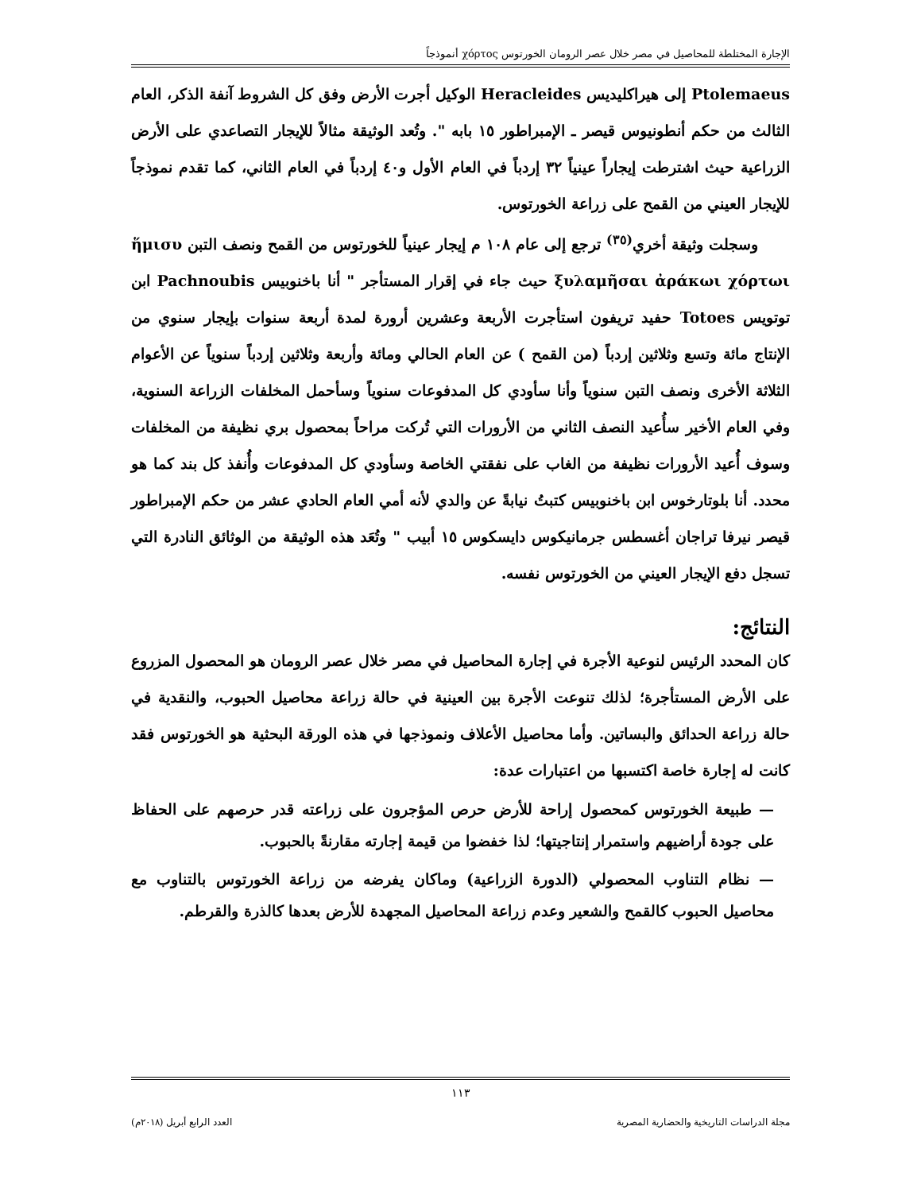الإجارة المختلطة للمحاصيل في مصر خلال عصر الرومان الخورتوس χόρτος أنموذجاً
Ptolemaeus إلى هيراكليديس Heracleides الوكيل أجرت الأرض وفق كل الشروط آنفة الذكر، العام الثالث من حكم أنطونيوس قيصر ـ الإمبراطور ١٥ بابه ". وتُعد الوثيقة مثالاً للإيجار التصاعدي على الأرض الزراعية حيث اشترطت إيجاراً عينياً ٣٢ إردباً في العام الأول و٤٠ إردباً في العام الثاني، كما تقدم نموذجاً للإيجار العيني من القمح على زراعة الخورتوس.
وسجلت وثيقة أخري<sup>(٣٥)</sup> ترجع إلى عام ١٠٨ م إيجار عينياً للخورتوس من القمح ونصف التبن ἥμισυ ξυλαμῆσαι ἀράκωι χόρτωι حيث جاء في إقرار المستأجر " أنا باخنوبيس Pachnoubis ابن توتويس Totoes حفيد تريفون استأجرت الأربعة وعشرين أرورة لمدة أربعة سنوات بإيجار سنوي من الإنتاج مائة وتسع وثلاثين إردباً (من القمح ) عن العام الحالي ومائة وأربعة وثلاثين إردباً سنوياً عن الأعوام الثلاثة الأخرى ونصف التبن سنوياً وأنا سأودي كل المدفوعات سنوياً وسأحمل المخلفات الزراعة السنوية، وفي العام الأخير سأُعيد النصف الثاني من الأرورات التي تُركت مراحاً بمحصول بري نظيفة من المخلفات وسوف أُعيد الأرورات نظيفة من الغاب على نفقتي الخاصة وسأودي كل المدفوعات وأُنفذ كل بند كما هو محدد. أنا بلوتارخوس ابن باخنوبيس كتبتُ نيابةً عن والدي لأنه أمي العام الحادي عشر من حكم الإمبراطور قيصر نيرفا تراجان أغسطس جرمانيكوس دايسكوس ١٥ أبيب " وتُعَد هذه الوثيقة من الوثائق النادرة التي تسجل دفع الإيجار العيني من الخورتوس نفسه.
النتائج:
كان المحدد الرئيس لنوعية الأجرة في إجارة المحاصيل في مصر خلال عصر الرومان هو المحصول المزروع على الأرض المستأجرة؛ لذلك تنوعت الأجرة بين العينية في حالة زراعة محاصيل الحبوب، والنقدية في حالة زراعة الحدائق والبساتين. وأما محاصيل الأعلاف ونموذجها في هذه الورقة البحثية هو الخورتوس فقد كانت له إجارة خاصة اكتسبها من اعتبارات عدة:
— طبيعة الخورتوس كمحصول إراحة للأرض حرص المؤجرون على زراعته قدر حرصهم على الحفاظ على جودة أراضيهم واستمرار إنتاجيتها؛ لذا خفضوا من قيمة إجارته مقارنةً بالحبوب.
— نظام التناوب المحصولي (الدورة الزراعية) وماكان يفرضه من زراعة الخورتوس بالتناوب مع محاصيل الحبوب كالقمح والشعير وعدم زراعة المحاصيل المجهدة للأرض بعدها كالذرة والقرطم.
١١٣
مجلة الدراسات التاريخية والحضارية المصرية العدد الرابع أبريل (٢٠١٨م)